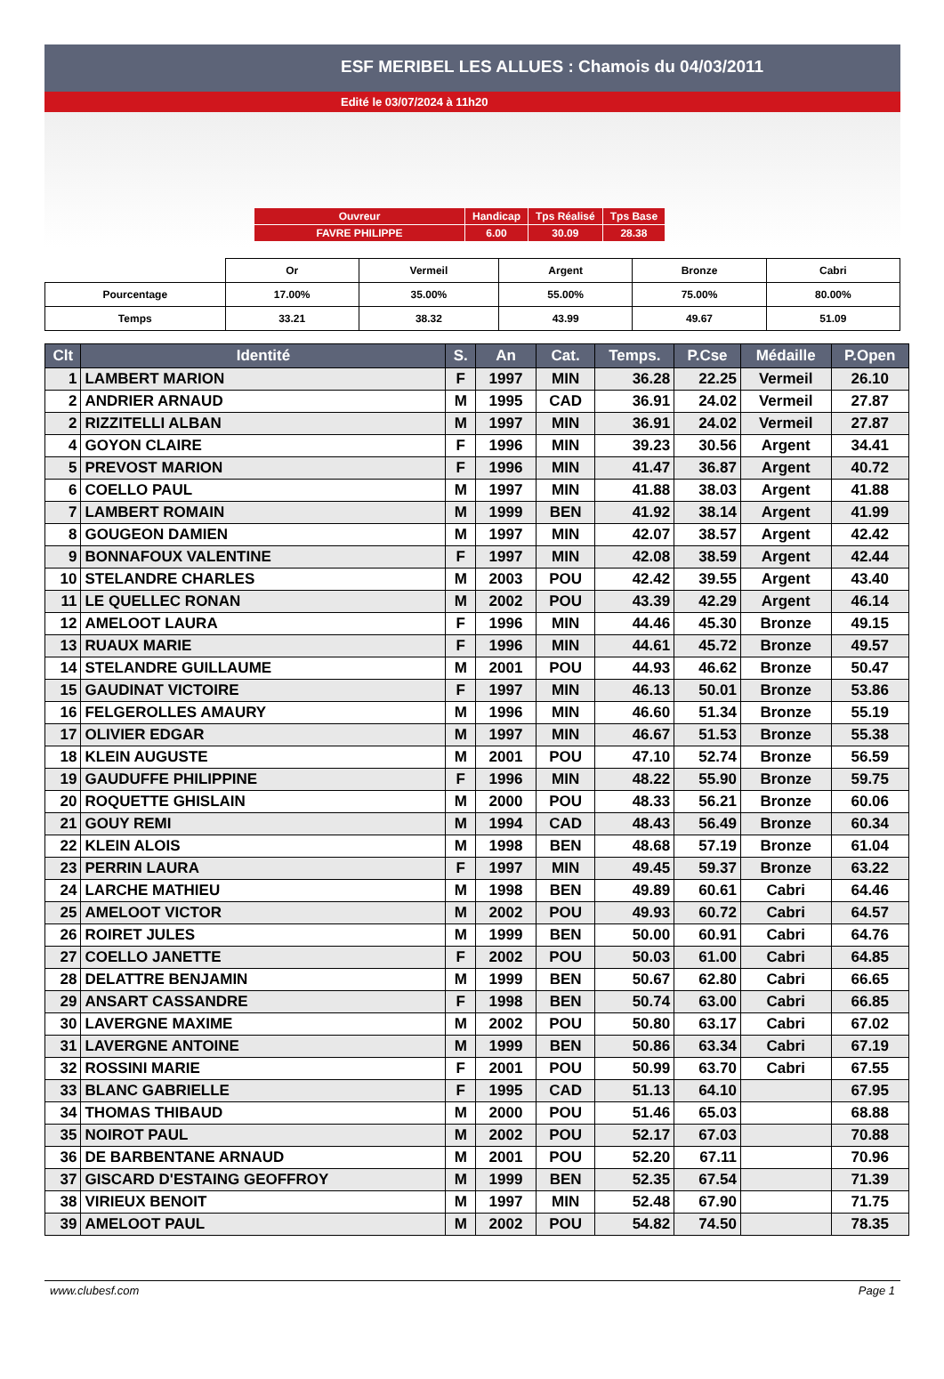ESF MERIBEL LES ALLUES : Chamois du 04/03/2011
Edité le 03/07/2024 à 11h20
| Ouvreur | Handicap | Tps Réalisé | Tps Base |
| FAVRE PHILIPPE | 6.00 | 30.09 | 28.38 |
| | Or | Vermeil | Argent | Bronze | Cabri |
| Pourcentage | 17.00% | 35.00% | 55.00% | 75.00% | 80.00% |
| Temps | 33.21 | 38.32 | 43.99 | 49.67 | 51.09 |
| Clt | Identité | S. | An | Cat. | Temps. | P.Cse | Médaille | P.Open |
| --- | --- | --- | --- | --- | --- | --- | --- | --- |
| 1 | LAMBERT MARION | F | 1997 | MIN | 36.28 | 22.25 | Vermeil | 26.10 |
| 2 | ANDRIER ARNAUD | M | 1995 | CAD | 36.91 | 24.02 | Vermeil | 27.87 |
| 2 | RIZZITELLI ALBAN | M | 1997 | MIN | 36.91 | 24.02 | Vermeil | 27.87 |
| 4 | GOYON CLAIRE | F | 1996 | MIN | 39.23 | 30.56 | Argent | 34.41 |
| 5 | PREVOST MARION | F | 1996 | MIN | 41.47 | 36.87 | Argent | 40.72 |
| 6 | COELLO PAUL | M | 1997 | MIN | 41.88 | 38.03 | Argent | 41.88 |
| 7 | LAMBERT ROMAIN | M | 1999 | BEN | 41.92 | 38.14 | Argent | 41.99 |
| 8 | GOUGEON DAMIEN | M | 1997 | MIN | 42.07 | 38.57 | Argent | 42.42 |
| 9 | BONNAFOUX VALENTINE | F | 1997 | MIN | 42.08 | 38.59 | Argent | 42.44 |
| 10 | STELANDRE CHARLES | M | 2003 | POU | 42.42 | 39.55 | Argent | 43.40 |
| 11 | LE QUELLEC RONAN | M | 2002 | POU | 43.39 | 42.29 | Argent | 46.14 |
| 12 | AMELOOT LAURA | F | 1996 | MIN | 44.46 | 45.30 | Bronze | 49.15 |
| 13 | RUAUX MARIE | F | 1996 | MIN | 44.61 | 45.72 | Bronze | 49.57 |
| 14 | STELANDRE GUILLAUME | M | 2001 | POU | 44.93 | 46.62 | Bronze | 50.47 |
| 15 | GAUDINAT VICTOIRE | F | 1997 | MIN | 46.13 | 50.01 | Bronze | 53.86 |
| 16 | FELGEROLLES AMAURY | M | 1996 | MIN | 46.60 | 51.34 | Bronze | 55.19 |
| 17 | OLIVIER EDGAR | M | 1997 | MIN | 46.67 | 51.53 | Bronze | 55.38 |
| 18 | KLEIN AUGUSTE | M | 2001 | POU | 47.10 | 52.74 | Bronze | 56.59 |
| 19 | GAUDUFFE PHILIPPINE | F | 1996 | MIN | 48.22 | 55.90 | Bronze | 59.75 |
| 20 | ROQUETTE GHISLAIN | M | 2000 | POU | 48.33 | 56.21 | Bronze | 60.06 |
| 21 | GOUY REMI | M | 1994 | CAD | 48.43 | 56.49 | Bronze | 60.34 |
| 22 | KLEIN ALOIS | M | 1998 | BEN | 48.68 | 57.19 | Bronze | 61.04 |
| 23 | PERRIN LAURA | F | 1997 | MIN | 49.45 | 59.37 | Bronze | 63.22 |
| 24 | LARCHE MATHIEU | M | 1998 | BEN | 49.89 | 60.61 | Cabri | 64.46 |
| 25 | AMELOOT VICTOR | M | 2002 | POU | 49.93 | 60.72 | Cabri | 64.57 |
| 26 | ROIRET JULES | M | 1999 | BEN | 50.00 | 60.91 | Cabri | 64.76 |
| 27 | COELLO JANETTE | F | 2002 | POU | 50.03 | 61.00 | Cabri | 64.85 |
| 28 | DELATTRE BENJAMIN | M | 1999 | BEN | 50.67 | 62.80 | Cabri | 66.65 |
| 29 | ANSART CASSANDRE | F | 1998 | BEN | 50.74 | 63.00 | Cabri | 66.85 |
| 30 | LAVERGNE MAXIME | M | 2002 | POU | 50.80 | 63.17 | Cabri | 67.02 |
| 31 | LAVERGNE ANTOINE | M | 1999 | BEN | 50.86 | 63.34 | Cabri | 67.19 |
| 32 | ROSSINI MARIE | F | 2001 | POU | 50.99 | 63.70 | Cabri | 67.55 |
| 33 | BLANC GABRIELLE | F | 1995 | CAD | 51.13 | 64.10 | | 67.95 |
| 34 | THOMAS THIBAUD | M | 2000 | POU | 51.46 | 65.03 | | 68.88 |
| 35 | NOIROT PAUL | M | 2002 | POU | 52.17 | 67.03 | | 70.88 |
| 36 | DE BARBENTANE ARNAUD | M | 2001 | POU | 52.20 | 67.11 | | 70.96 |
| 37 | GISCARD D'ESTAING GEOFFROY | M | 1999 | BEN | 52.35 | 67.54 | | 71.39 |
| 38 | VIRIEUX BENOIT | M | 1997 | MIN | 52.48 | 67.90 | | 71.75 |
| 39 | AMELOOT PAUL | M | 2002 | POU | 54.82 | 74.50 | | 78.35 |
www.clubesf.com Page 1